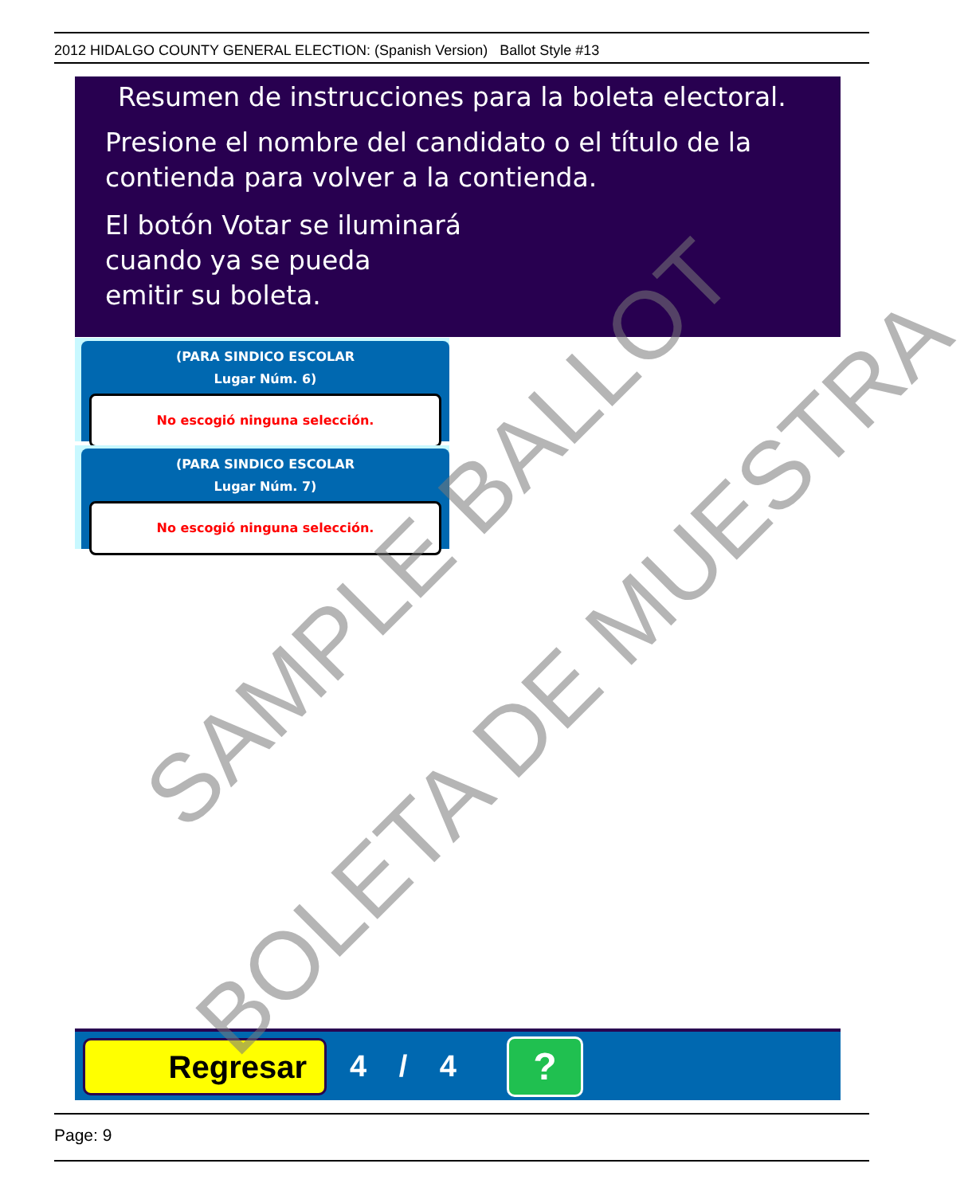2012 HIDALGO COUNTY GENERAL ELECTION: (Spanish Version) Ballot Style #13
Resumen de instrucciones para la boleta electoral.
Presione el nombre del candidato o el título de la contienda para volver a la contienda.
El botón Votar se iluminará
cuando ya se pueda
emitir su boleta.
(PARA SINDICO ESCOLAR
Lugar Núm. 6)
No escogió ninguna selección.
(PARA SINDICO ESCOLAR
Lugar Núm. 7)
No escogió ninguna selección.
Regresar 4 / 4 ?
Page: 9
SAMPLE BALLOT
BOLETA DE MUESTRA